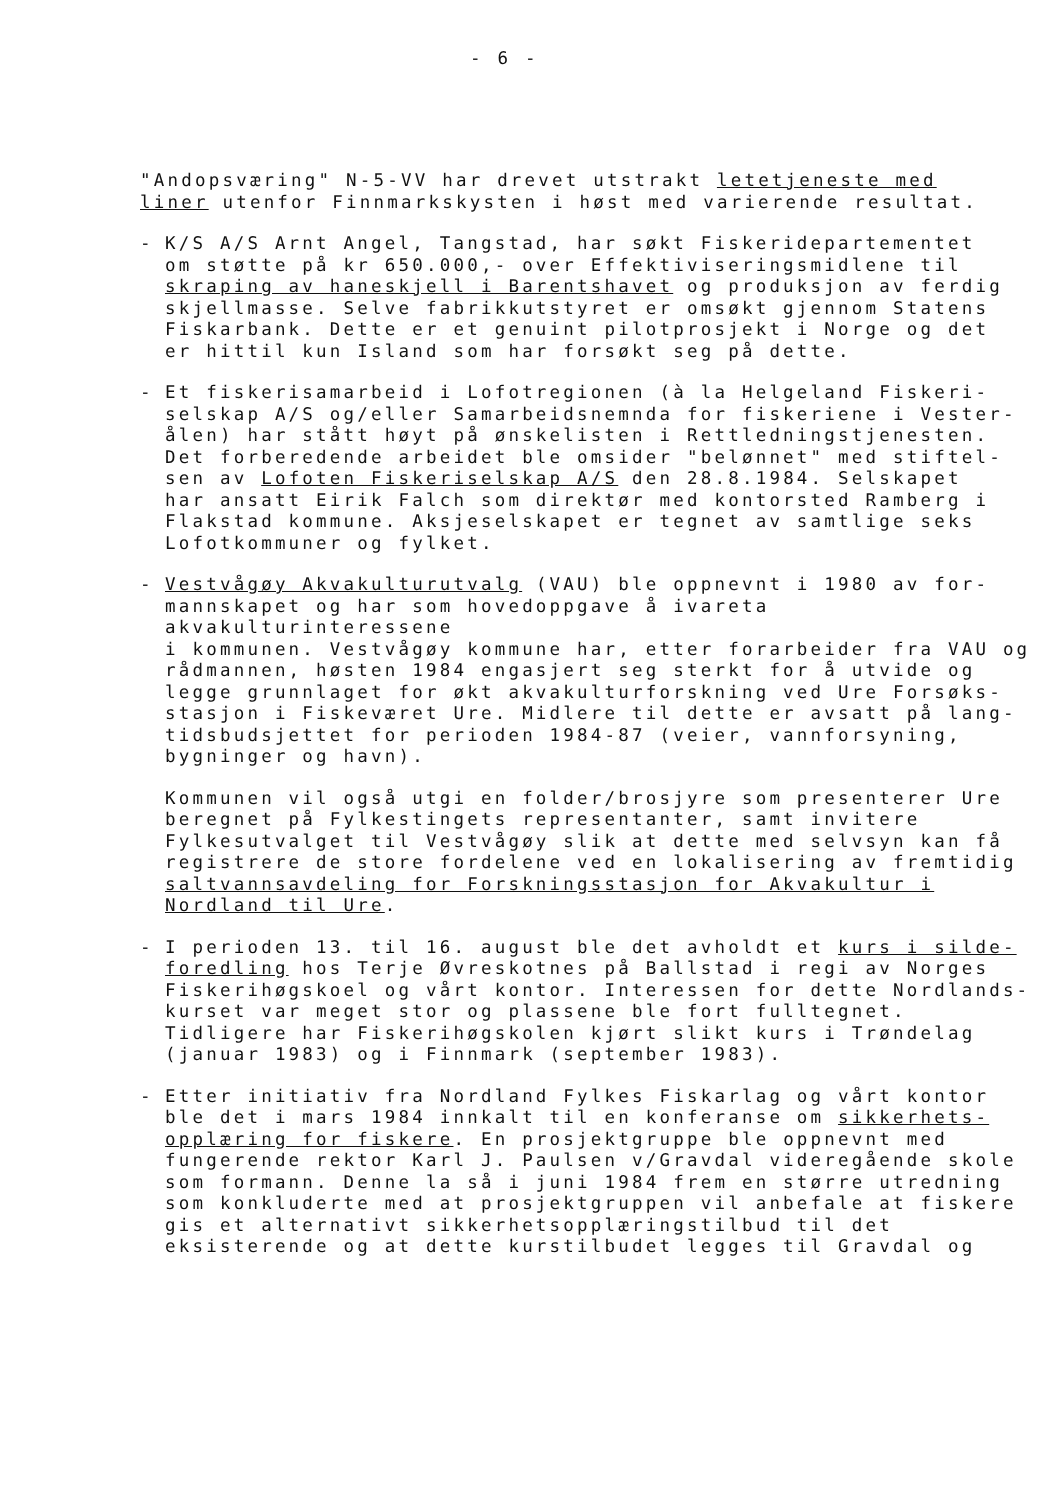- 6 -
"Andopsværing" N-5-VV har drevet utstrakt letetjeneste med
liner utenfor Finnmarkskysten i høst med varierende resultat.
- K/S A/S Arnt Angel, Tangstad, har søkt Fiskeridepartementet
om støtte på kr 650.000,- over Effektiviseringsmidlene til
skraping av haneskjell i Barentshavet og produksjon av ferdig
skjellmasse. Selve fabrikkutstyret er omsøkt gjennom Statens
Fiskarbank. Dette er et genuint pilotprosjekt i Norge og det
er hittil kun Island som har forsøkt seg på dette.
- Et fiskerisamarbeid i Lofotregionen (à la Helgeland Fiskeri-
selskap A/S og/eller Samarbeidsnemnda for fiskeriene i Vester-
ålen) har stått høyt på ønskelisten i Rettledningstjenesten.
Det forberedende arbeidet ble omsider "belønnet" med stiftel-
sen av Lofoten Fiskeriselskap A/S den 28.8.1984. Selskapet
har ansatt Eirik Falch som direktør med kontorsted Ramberg i
Flakstad kommune. Aksjeselskapet er tegnet av samtlige seks
Lofotkommuner og fylket.
- Vestvågøy Akvakulturutvalg (VAU) ble oppnevnt i 1980 av for-
mannskapet og har som hovedoppgave å ivareta akvakulturinteressene
i kommunen. Vestvågøy kommune har, etter forarbeider fra VAU og
rådmannen, høsten 1984 engasjert seg sterkt for å utvide og
legge grunnlaget for økt akvakulturforskning ved Ure Forsøks-
stasjon i Fiskeværet Ure. Midlere til dette er avsatt på lang-
tidsbudsjettet for perioden 1984-87 (veier, vannforsyning,
bygninger og havn).
Kommunen vil også utgi en folder/brosjyre som presenterer Ure
beregnet på Fylkestingets representanter, samt invitere
Fylkesutvalget til Vestvågøy slik at dette med selvsyn kan få
registrere de store fordelene ved en lokalisering av fremtidig
saltvannsavdeling for Forskningsstasjon for Akvakultur i
Nordland til Ure.
- I perioden 13. til 16. august ble det avholdt et kurs i silde-
foredling hos Terje Øvreskotnes på Ballstad i regi av Norges
Fiskerihøgskoel og vårt kontor. Interessen for dette Nordlands-
kurset var meget stor og plassene ble fort fulltegnet.
Tidligere har Fiskerihøgskolen kjørt slikt kurs i Trøndelag
(januar 1983) og i Finnmark (september 1983).
- Etter initiativ fra Nordland Fylkes Fiskarlag og vårt kontor
ble det i mars 1984 innkalt til en konferanse om sikkerhets-
opplæring for fiskere. En prosjektgruppe ble oppnevnt med
fungerende rektor Karl J. Paulsen v/Gravdal videregående skole
som formann. Denne la så i juni 1984 frem en større utredning
som konkluderte med at prosjektgruppen vil anbefale at fiskere
gis et alternativt sikkerhetsopplæringstilbud til det
eksisterende og at dette kurstilbudet legges til Gravdal og